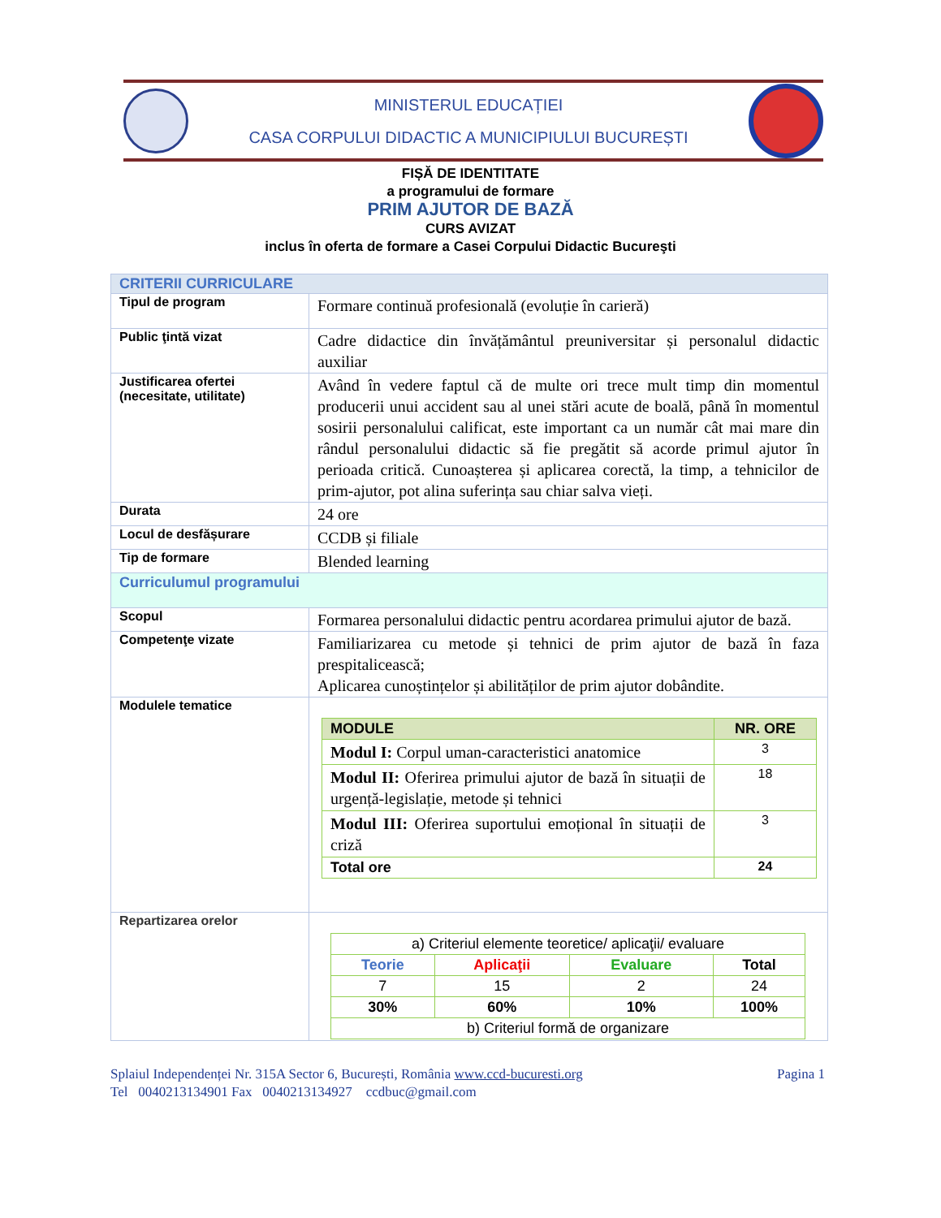MINISTERUL EDUCAȚIEI
CASA CORPULUI DIDACTIC A MUNICIPIULUI BUCUREȘTI
FIȘĂ DE IDENTITATE
a programului de formare
PRIM AJUTOR DE BAZĂ
CURS AVIZAT
inclus în oferta de formare a Casei Corpului Didactic Bucureşti
| CRITERII CURRICULARE | |
| Tipul de program | Formare continuă profesională (evoluție în carieră) |
| Public ţintă vizat | Cadre didactice din învățământul preuniversitar și personalul didactic auxiliar |
| Justificarea ofertei (necesitate, utilitate) | Având în vedere faptul că de multe ori trece mult timp din momentul producerii unui accident sau al unei stări acute de boală, până în momentul sosirii personalului calificat, este important ca un număr cât mai mare din rândul personalului didactic să fie pregătit să acorde primul ajutor în perioada critică. Cunoașterea și aplicarea corectă, la timp, a tehnicilor de prim-ajutor, pot alina suferința sau chiar salva vieți. |
| Durata | 24 ore |
| Locul de desfășurare | CCDB și filiale |
| Tip de formare | Blended learning |
| Curriculumul programului | |
| Scopul | Formarea personalului didactic pentru acordarea primului ajutor de bază. |
| Competenţe vizate | Familiarizarea cu metode și tehnici de prim ajutor de bază în faza prespitalicească; Aplicarea cunoștințelor și abilităților de prim ajutor dobândite. |
| Modulele tematice | / MODULE / NR. ORE / / --- / --- / / Modul I: Corpul uman-caracteristici anatomice / 3 / / Modul II: Oferirea primului ajutor de bază în situații de urgență-legislație, metode și tehnici / 18 / / Modul III: Oferirea suportului emoțional în situații de criză / 3 / / Total ore / 24 / |
| Repartizarea orelor | / a) Criteriul elemente teoretice/ aplicaţii/ evaluare / / / / / Teorie / Aplicaţii / Evaluare / Total / / 7 / 15 / 2 / 24 / / 30% / 60% / 10% / 100% / / b) Criteriul formă de organizare / / / / |
Splaiul Independenței Nr. 315A Sector 6, București, România www.ccd-bucuresti.org Pagina 1
Tel 0040213134901 Fax 0040213134927 ccdbuc@gmail.com